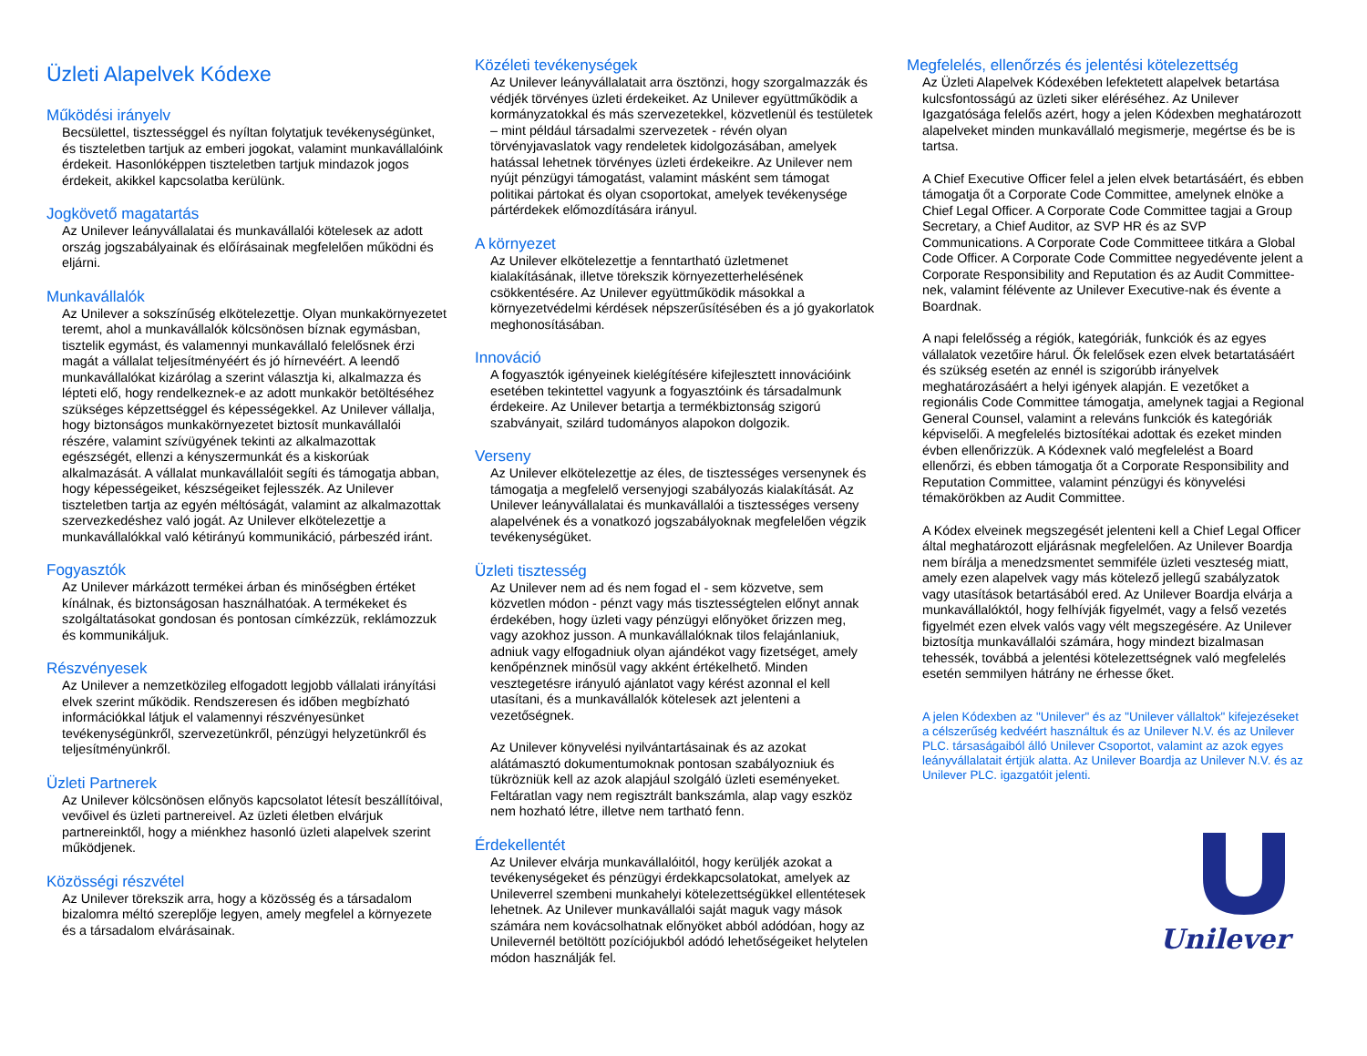Üzleti Alapelvek Kódexe
Működési irányelv
Becsülettel, tisztességgel és nyíltan folytatjuk tevékenységünket, és tiszteletben tartjuk az emberi jogokat, valamint munkavállalóink érdekeit. Hasonlóképpen tiszteletben tartjuk mindazok jogos érdekeit, akikkel kapcsolatba kerülünk.
Jogkövető magatartás
Az Unilever leányvállalatai és munkavállalói kötelesek az adott ország jogszabályainak és előírásainak megfelelően működni és eljárni.
Munkavállalók
Az Unilever a sokszínűség elkötelezettje. Olyan munkakörnyezetet teremt, ahol a munkavállalók kölcsönösen bíznak egymásban, tisztelik egymást, és valamennyi munkavállaló felelősnek érzi magát a vállalat teljesítményéért és jó hírnevéért. A leendő munkavállalókat kizárólag a szerint választja ki, alkalmazza és lépteti elő, hogy rendelkeznek-e az adott munkakör betöltéséhez szükséges képzettséggel és képességekkel. Az Unilever vállalja, hogy biztonságos munkakörnyezetet biztosít munkavállalói részére, valamint szívügyének tekinti az alkalmazottak egészségét, ellenzi a kényszermunkát és a kiskorúak alkalmazását. A vállalat munkavállalóit segíti és támogatja abban, hogy képességeiket, készségeiket fejlesszék. Az Unilever tiszteletben tartja az egyén méltóságát, valamint az alkalmazottak szervezkedéshez való jogát. Az Unilever elkötelezettje a munkavállalókkal való kétirányú kommunikáció, párbeszéd iránt.
Fogyasztók
Az Unilever márkázott termékei árban és minőségben értéket kínálnak, és biztonságosan használhatóak. A termékeket és szolgáltatásokat gondosan és pontosan címkézzük, reklámozzuk és kommunikáljuk.
Részvényesek
Az Unilever a nemzetközileg elfogadott legjobb vállalati irányítási elvek szerint működik. Rendszeresen és időben megbízható információkkal látjuk el valamennyi részvényesünket tevékenységünkről, szervezetünkről, pénzügyi helyzetünkről és teljesítményünkről.
Üzleti Partnerek
Az Unilever kölcsönösen előnyös kapcsolatot létesít beszállítóival, vevőivel és üzleti partnereivel. Az üzleti életben elvárjuk partnereinktől, hogy a miénkhez hasonló üzleti alapelvek szerint működjenek.
Közösségi részvétel
Az Unilever törekszik arra, hogy a közösség és a társadalom bizalomra méltó szereplője legyen, amely megfelel a környezete és a társadalom elvárásainak.
Közéleti tevékenységek
Az Unilever leányvállalatait arra ösztönzi, hogy szorgalmazzák és védjék törvényes üzleti érdekeiket. Az Unilever együttműködik a kormányzatokkal és más szervezetekkel, közvetlenül és testületek – mint például társadalmi szervezetek - révén olyan törvényjavaslatok vagy rendeletek kidolgozásában, amelyek hatással lehetnek törvényes üzleti érdekeikre. Az Unilever nem nyújt pénzügyi támogatást, valamint másként sem támogat politikai pártokat és olyan csoportokat, amelyek tevékenysége pártérdekek előmozdítására irányul.
A környezet
Az Unilever elkötelezettje a fenntartható üzletmenet kialakításának, illetve törekszik környezetterhelésének csökkentésére. Az Unilever együttműködik másokkal a környezetvédelmi kérdések népszerűsítésében és a jó gyakorlatok meghonosításában.
Innováció
A fogyasztók igényeinek kielégítésére kifejlesztett innovációink esetében tekintettel vagyunk a fogyasztóink és társadalmunk érdekeire. Az Unilever betartja a termékbiztonság szigorú szabványait, szilárd tudományos alapokon dolgozik.
Verseny
Az Unilever elkötelezettje az éles, de tisztességes versenynek és támogatja a megfelelő versenyjogi szabályozás kialakítását. Az Unilever leányvállalatai és munkavállalói a tisztességes verseny alapelvének és a vonatkozó jogszabályoknak megfelelően végzik tevékenységüket.
Üzleti tisztesség
Az Unilever nem ad és nem fogad el - sem közvetve, sem közvetlen módon - pénzt vagy más tisztességtelen előnyt annak érdekében, hogy üzleti vagy pénzügyi előnyöket őrizzen meg, vagy azokhoz jusson. A munkavállalóknak tilos felajánlaniuk, adniuk vagy elfogadniuk olyan ajándékot vagy fizetséget, amely kenőpénznek minősül vagy akként értékelhető. Minden vesztegetésre irányuló ajánlatot vagy kérést azonnal el kell utasítani, és a munkavállalók kötelesek azt jelenteni a vezetőségnek.
Az Unilever könyvelési nyilvántartásainak és az azokat alátámasztó dokumentumoknak pontosan szabályozniuk és tükrözniük kell az azok alapjául szolgáló üzleti eseményeket. Feltáratlan vagy nem regisztrált bankszámla, alap vagy eszköz nem hozható létre, illetve nem tartható fenn.
Érdekellentét
Az Unilever elvárja munkavállalóitól, hogy kerüljék azokat a tevékenységeket és pénzügyi érdekkapcsolatokat, amelyek az Unileverrel szembeni munkahelyi kötelezettségükkel ellentétesek lehetnek. Az Unilever munkavállalói saját maguk vagy mások számára nem kovácsolhatnak előnyöket abból adódóan, hogy az Unilevernél betöltött pozíciójukból adódó lehetőségeiket helytelen módon használják fel.
Megfelelés, ellenőrzés és jelentési kötelezettség
Az Üzleti Alapelvek Kódexében lefektetett alapelvek betartása kulcsfontosságú az üzleti siker eléréséhez. Az Unilever Igazgatósága felelős azért, hogy a jelen Kódexben meghatározott alapelveket minden munkavállaló megismerje, megértse és be is tartsa.
A Chief Executive Officer felel a jelen elvek betartásáért, és ebben támogatja őt a Corporate Code Committee, amelynek elnöke a Chief Legal Officer. A Corporate Code Committee tagjai a Group Secretary, a Chief Auditor, az SVP HR és az SVP Communications. A Corporate Code Committeee titkára a Global Code Officer. A Corporate Code Committee negyedévente jelent a Corporate Responsibility and Reputation és az Audit Committee-nek, valamint félévente az Unilever Executive-nak és évente a Boardnak.
A napi felelősség a régiók, kategóriák, funkciók és az egyes vállalatok vezetőire hárul. Ők felelősek ezen elvek betartatásáért és szükség esetén az ennél is szigorúbb irányelvek meghatározásáért a helyi igények alapján. E vezetőket a regionális Code Committee támogatja, amelynek tagjai a Regional General Counsel, valamint a releváns funkciók és kategóriák képviselői. A megfelelés biztosítékai adottak és ezeket minden évben ellenőrizzük. A Kódexnek való megfelelést a Board ellenőrzi, és ebben támogatja őt a Corporate Responsibility and Reputation Committee, valamint pénzügyi és könyvelési témakörökben az Audit Committee.
A Kódex elveinek megszegését jelenteni kell a Chief Legal Officer által meghatározott eljárásnak megfelelően. Az Unilever Boardja nem bírálja a menedzsmentet semmiféle üzleti veszteség miatt, amely ezen alapelvek vagy más kötelező jellegű szabályzatok vagy utasítások betartásából ered. Az Unilever Boardja elvárja a munkavállalóktól, hogy felhívják figyelmét, vagy a felső vezetés figyelmét ezen elvek valós vagy vélt megszegésére. Az Unilever biztosítja munkavállalói számára, hogy mindezt bizalmasan tehessék, továbbá a jelentési kötelezettségnek való megfelelés esetén semmilyen hátrány ne érhesse őket.
A jelen Kódexben az "Unilever" és az "Unilever vállaltok" kifejezéseket a célszerűség kedvéért használtuk és az Unilever N.V. és az Unilever PLC. társaságaiból álló Unilever Csoportot, valamint az azok egyes leányvállalatait értjük alatta. Az Unilever Boardja az Unilever N.V. és az Unilever PLC. igazgatóit jelenti.
Unilever